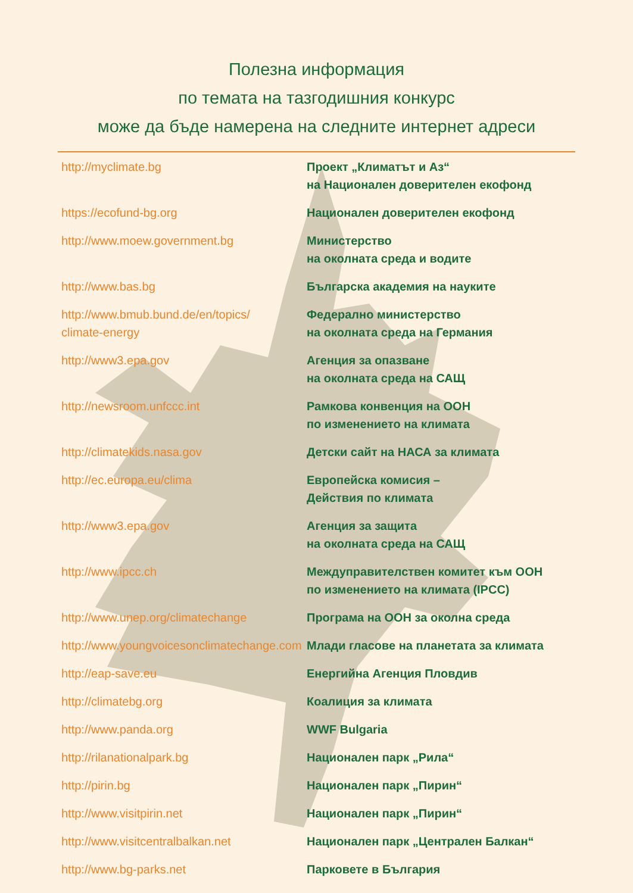Полезна информация
по темата на тазгодишния конкурс
може да бъде намерена на следните интернет адреси
| http://myclimate.bg | Проект „Климатът и Аз“ на Национален доверителен екофонд |
| https://ecofund-bg.org | Национален доверителен екофонд |
| http://www.moew.government.bg | Министерство на околната среда и водите |
| http://www.bas.bg | Българска академия на науките |
| http://www.bmub.bund.de/en/topics/ climate-energy | Федерално министерство на околната среда на Германия |
| http://www3.epa.gov | Агенция за опазване на околната среда на САЩ |
| http://newsroom.unfccc.int | Рамкова конвенция на ООН по изменението на климата |
| http://climatekids.nasa.gov | Детски сайт на НАСА за климата |
| http://ec.europa.eu/clima | Европейска комисия – Действия по климата |
| http://www3.epa.gov | Агенция за защита на околната среда на САЩ |
| http://www.ipcc.ch | Междуправителствен комитет към ООН по изменението на климата (IPCC) |
| http://www.unep.org/climatechange | Програма на ООН за околна среда |
| http://www.youngvoicesonclimatechange.com | Млади гласове на планетата за климата |
| http://eap-save.eu | Енергийна Агенция Пловдив |
| http://climatebg.org | Коалиция за климата |
| http://www.panda.org | WWF Bulgaria |
| http://rilanationalpark.bg | Национален парк „Рила“ |
| http://pirin.bg | Национален парк „Пирин“ |
| http://www.visitpirin.net | Национален парк „Пирин“ |
| http://www.visitcentralbalkan.net | Национален парк „Централен Балкан“ |
| http://www.bg-parks.net | Парковете в България |